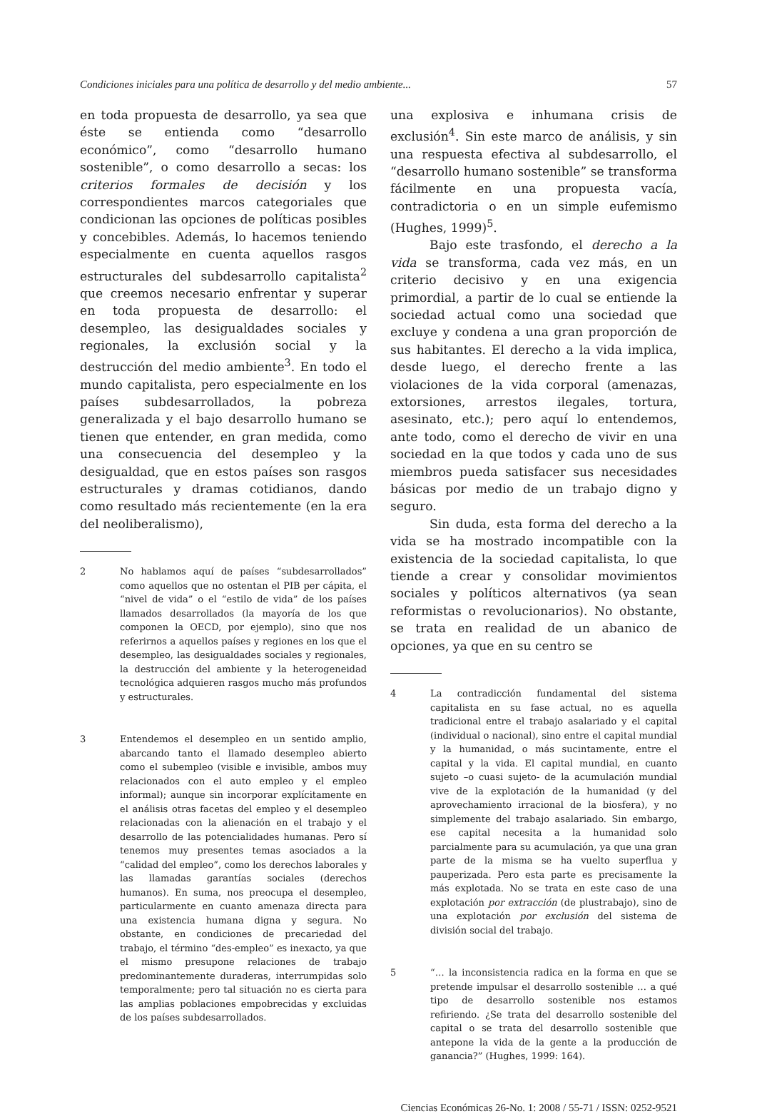Condiciones iniciales para una política de desarrollo y del medio ambiente... 57
en toda propuesta de desarrollo, ya sea que éste se entienda como “desarrollo económico”, como “desarrollo humano sostenible”, o como desarrollo a secas: los criterios formales de decisión y los correspondientes marcos categoriales que condicionan las opciones de políticas posibles y concebibles. Además, lo hacemos teniendo especialmente en cuenta aquellos rasgos estructurales del subdesarrollo capitalista<sup>2</sup> que creemos necesario enfrentar y superar en toda propuesta de desarrollo: el desempleo, las desigualdades sociales y regionales, la exclusión social y la destrucción del medio ambiente<sup>3</sup>. En todo el mundo capitalista, pero especialmente en los países subdesarrollados, la pobreza generalizada y el bajo desarrollo humano se tienen que entender, en gran medida, como una consecuencia del desempleo y la desigualdad, que en estos países son rasgos estructurales y dramas cotidianos, dando como resultado más recientemente (en la era del neoliberalismo),
2 No hablamos aquí de países “subdesarrollados” como aquellos que no ostentan el PIB per cápita, el “nivel de vida” o el “estilo de vida” de los países llamados desarrollados (la mayoría de los que componen la OECD, por ejemplo), sino que nos referirnos a aquellos países y regiones en los que el desempleo, las desigualdades sociales y regionales, la destrucción del ambiente y la heterogeneidad tecnológica adquieren rasgos mucho más profundos y estructurales.
3 Entendemos el desempleo en un sentido amplio, abarcando tanto el llamado desempleo abierto como el subempleo (visible e invisible, ambos muy relacionados con el auto empleo y el empleo informal); aunque sin incorporar explícitamente en el análisis otras facetas del empleo y el desempleo relacionadas con la alienación en el trabajo y el desarrollo de las potencialidades humanas. Pero sí tenemos muy presentes temas asociados a la “calidad del empleo”, como los derechos laborales y las llamadas garantías sociales (derechos humanos). En suma, nos preocupa el desempleo, particularmente en cuanto amenaza directa para una existencia humana digna y segura. No obstante, en condiciones de precariedad del trabajo, el término “des-empleo” es inexacto, ya que el mismo presupone relaciones de trabajo predominantemente duraderas, interrumpidas solo temporalmente; pero tal situación no es cierta para las amplias poblaciones empobrecidas y excluidas de los países subdesarrollados.
una explosiva e inhumana crisis de exclusión<sup>4</sup>. Sin este marco de análisis, y sin una respuesta efectiva al subdesarrollo, el “desarrollo humano sostenible” se transforma fácilmente en una propuesta vacía, contradictoria o en un simple eufemismo (Hughes, 1999)<sup>5</sup>.
Bajo este trasfondo, el derecho a la vida se transforma, cada vez más, en un criterio decisivo y en una exigencia primordial, a partir de lo cual se entiende la sociedad actual como una sociedad que excluye y condena a una gran proporción de sus habitantes. El derecho a la vida implica, desde luego, el derecho frente a las violaciones de la vida corporal (amenazas, extorsiones, arrestos ilegales, tortura, asesinato, etc.); pero aquí lo entendemos, ante todo, como el derecho de vivir en una sociedad en la que todos y cada uno de sus miembros pueda satisfacer sus necesidades básicas por medio de un trabajo digno y seguro.
Sin duda, esta forma del derecho a la vida se ha mostrado incompatible con la existencia de la sociedad capitalista, lo que tiende a crear y consolidar movimientos sociales y políticos alternativos (ya sean reformistas o revolucionarios). No obstante, se trata en realidad de un abanico de opciones, ya que en su centro se
4 La contradicción fundamental del sistema capitalista en su fase actual, no es aquella tradicional entre el trabajo asalariado y el capital (individual o nacional), sino entre el capital mundial y la humanidad, o más sucintamente, entre el capital y la vida. El capital mundial, en cuanto sujeto –o cuasi sujeto- de la acumulación mundial vive de la explotación de la humanidad (y del aprovechamiento irracional de la biosfera), y no simplemente del trabajo asalariado. Sin embargo, ese capital necesita a la humanidad solo parcialmente para su acumulación, ya que una gran parte de la misma se ha vuelto superflua y pauperizada. Pero esta parte es precisamente la más explotada. No se trata en este caso de una explotación por extracción (de plustrabajo), sino de una explotación por exclusión del sistema de división social del trabajo.
5 “… la inconsistencia radica en la forma en que se pretende impulsar el desarrollo sostenible … a qué tipo de desarrollo sostenible nos estamos refiriendo. ¿Se trata del desarrollo sostenible del capital o se trata del desarrollo sostenible que antepone la vida de la gente a la producción de ganancia?” (Hughes, 1999: 164).
Ciencias Económicas 26-No. 1: 2008 / 55-71 / ISSN: 0252-9521